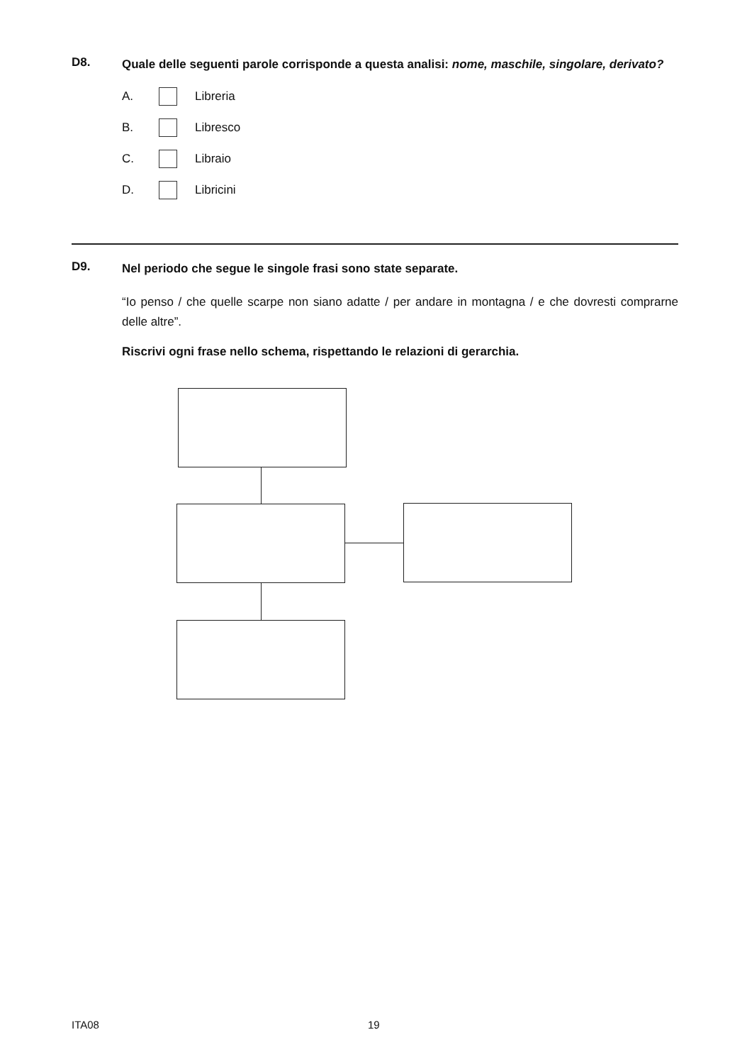D8.
Quale delle seguenti parole corrisponde a questa analisi: nome, maschile, singolare, derivato?
A. Libreria
B. Libresco
C. Libraio
D. Libricini
D9.
Nel periodo che segue le singole frasi sono state separate.
“Io penso / che quelle scarpe non siano adatte / per andare in montagna / e che dovresti comprarne delle altre”.
Riscrivi ogni frase nello schema, rispettando le relazioni di gerarchia.
ITA08 19